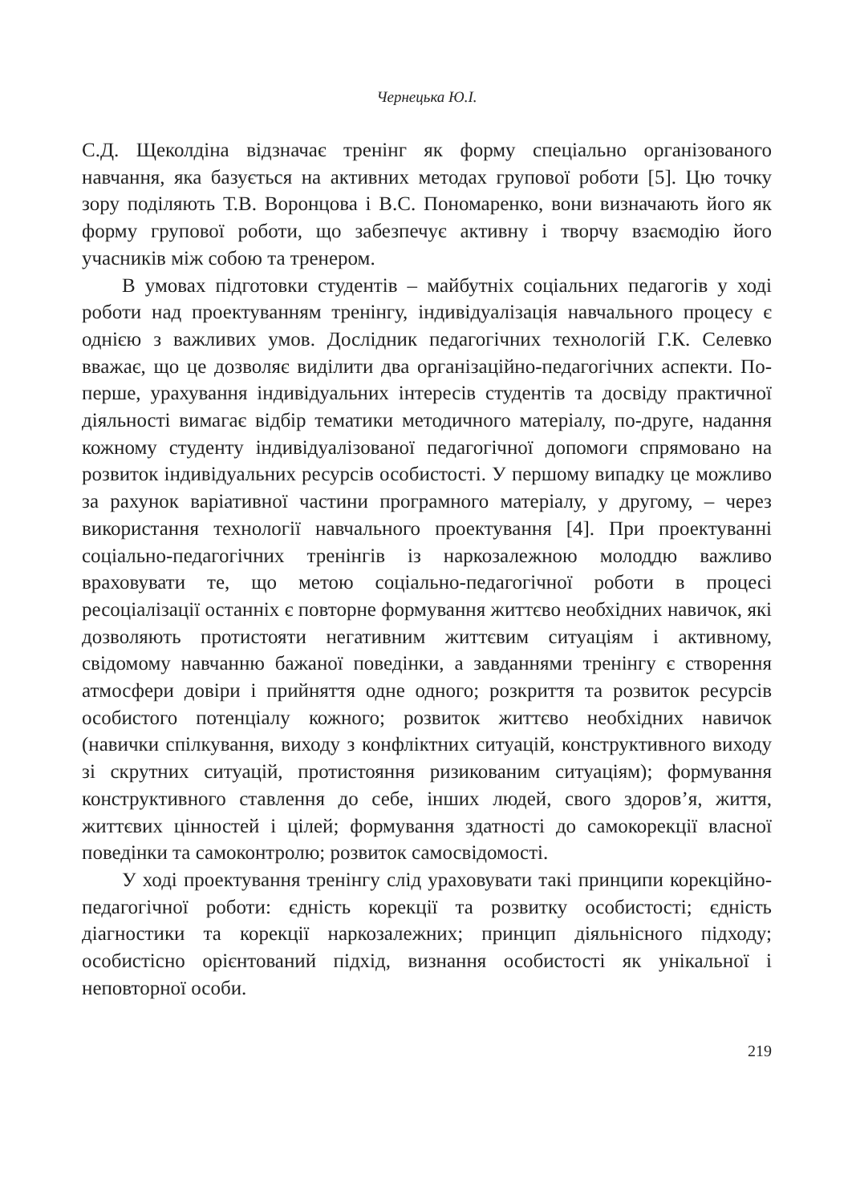Чернецька Ю.І.
С.Д. Щеколдіна відзначає тренінг як форму спеціально організованого навчання, яка базується на активних методах групової роботи [5]. Цю точку зору поділяють Т.В. Воронцова і В.С. Пономаренко, вони визначають його як форму групової роботи, що забезпечує активну і творчу взаємодію його учасників між собою та тренером.
В умовах підготовки студентів – майбутніх соціальних педагогів у ході роботи над проектуванням тренінгу, індивідуалізація навчального процесу є однією з важливих умов. Дослідник педагогічних технологій Г.К. Селевко вважає, що це дозволяє виділити два організаційно-педагогічних аспекти. По-перше, урахування індивідуальних інтересів студентів та досвіду практичної діяльності вимагає відбір тематики методичного матеріалу, по-друге, надання кожному студенту індивідуалізованої педагогічної допомоги спрямовано на розвиток індивідуальних ресурсів особистості. У першому випадку це можливо за рахунок варіативної частини програмного матеріалу, у другому, – через використання технології навчального проектування [4]. При проектуванні соціально-педагогічних тренінгів із наркозалежною молоддю важливо враховувати те, що метою соціально-педагогічної роботи в процесі ресоціалізації останніх є повторне формування життєво необхідних навичок, які дозволяють протистояти негативним життєвим ситуаціям і активному, свідомому навчанню бажаної поведінки, а завданнями тренінгу є створення атмосфери довіри і прийняття одне одного; розкриття та розвиток ресурсів особистого потенціалу кожного; розвиток життєво необхідних навичок (навички спілкування, виходу з конфліктних ситуацій, конструктивного виходу зі скрутних ситуацій, протистояння ризикованим ситуаціям); формування конструктивного ставлення до себе, інших людей, свого здоров’я, життя, життєвих цінностей і цілей; формування здатності до самокорекції власної поведінки та самоконтролю; розвиток самосвідомості.
У ході проектування тренінгу слід ураховувати такі принципи корекційно-педагогічної роботи: єдність корекції та розвитку особистості; єдність діагностики та корекції наркозалежних; принцип діяльнісного підходу; особистісно орієнтований підхід, визнання особистості як унікальної і неповторної особи.
219